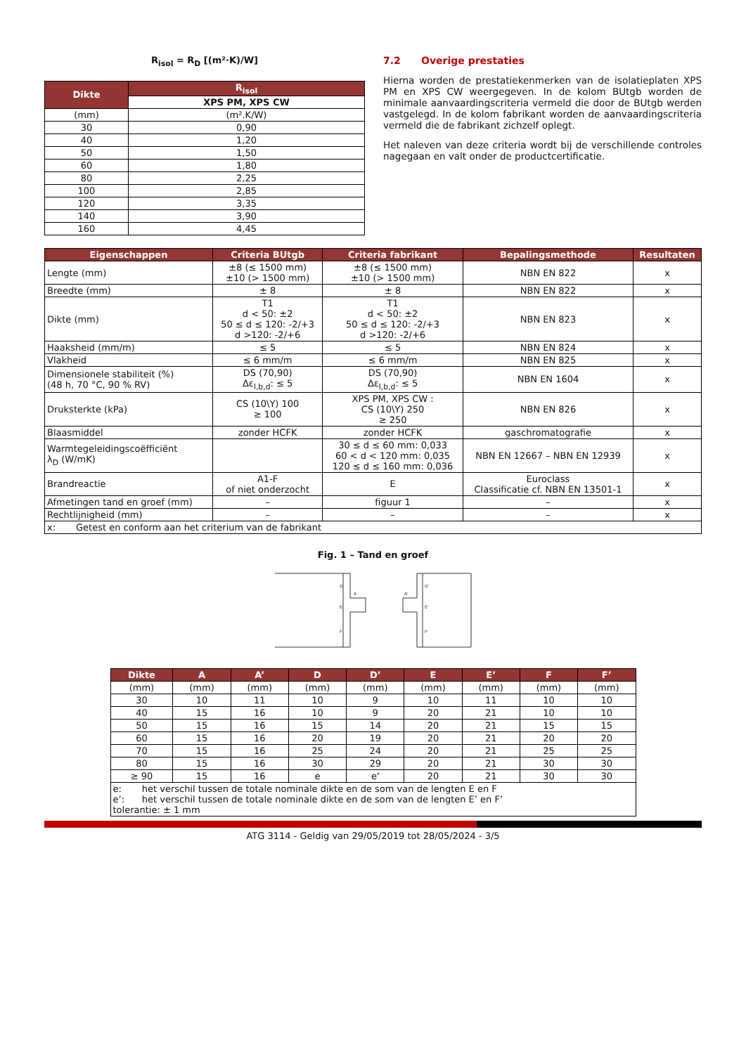R<sub>isol</sub> = R<sub>D</sub> [(m²·K)/W]
| Dikte | R<sub>isol</sub> |
| --- | --- |
| | XPS PM, XPS CW |
| (mm) | (m².K/W) |
| 30 | 0,90 |
| 40 | 1,20 |
| 50 | 1,50 |
| 60 | 1,80 |
| 80 | 2,25 |
| 100 | 2,85 |
| 120 | 3,35 |
| 140 | 3,90 |
| 160 | 4,45 |
7.2 Overige prestaties
Hierna worden de prestatiekenmerken van de isolatieplaten XPS PM en XPS CW weergegeven. In de kolom BUtgb worden de minimale aanvaardingscriteria vermeld die door de BUtgb werden vastgelegd. In de kolom fabrikant worden de aanvaardingscriteria vermeld die de fabrikant zichzelf oplegt.
Het naleven van deze criteria wordt bij de verschillende controles nagegaan en valt onder de productcertificatie.
| Eigenschappen | Criteria BUtgb | Criteria fabrikant | Bepalingsmethode | Resultaten |
| --- | --- | --- | --- | --- |
| Lengte (mm) | ±8 (≤ 1500 mm) ±10 (> 1500 mm) | ±8 (≤ 1500 mm) ±10 (> 1500 mm) | NBN EN 822 | x |
| Breedte (mm) | ± 8 | ± 8 | NBN EN 822 | x |
| Dikte (mm) | T1 d < 50: ±2 50 ≤ d ≤ 120: -2/+3 d >120: -2/+6 | T1 d < 50: ±2 50 ≤ d ≤ 120: -2/+3 d >120: -2/+6 | NBN EN 823 | x |
| Haaksheid (mm/m) | ≤ 5 | ≤ 5 | NBN EN 824 | x |
| Vlakheid | ≤ 6 mm/m | ≤ 6 mm/m | NBN EN 825 | x |
| Dimensionele stabiliteit (%) (48 h, 70 °C, 90 % RV) | DS (70,90) Δε<sub>l,b,d</sub>: ≤ 5 | DS (70,90) Δε<sub>l,b,d</sub>: ≤ 5 | NBN EN 1604 | x |
| Druksterkte (kPa) | CS (10\Y) 100 ≥ 100 | XPS PM, XPS CW : CS (10\Y) 250 ≥ 250 | NBN EN 826 | x |
| Blaasmiddel | zonder HCFK | zonder HCFK | gaschromatografie | x |
| Warmtegeleidingscoëfficiënt λ<sub>D</sub> (W/mK) | | 30 ≤ d ≤ 60 mm: 0,033 60 < d < 120 mm: 0,035 120 ≤ d ≤ 160 mm: 0,036 | NBN EN 12667 – NBN EN 12939 | x |
| Brandreactie | A1-F of niet onderzocht | E | Euroclass Classificatie cf. NBN EN 13501-1 | x |
| Afmetingen tand en groef (mm) | – | figuur 1 | – | x |
| Rechtlijnigheid (mm) | – | – | – | x |
| x: Getest en conform aan het criterium van de fabrikant | | | | |
Fig. 1 – Tand en groef
D
A
E
F
D'
A'
E'
F'
| Dikte | A | A’ | D | D’ | E | E’ | F | F’ |
| --- | --- | --- | --- | --- | --- | --- | --- | --- |
| (mm) | (mm) | (mm) | (mm) | (mm) | (mm) | (mm) | (mm) | (mm) |
| 30 | 10 | 11 | 10 | 9 | 10 | 11 | 10 | 10 |
| 40 | 15 | 16 | 10 | 9 | 20 | 21 | 10 | 10 |
| 50 | 15 | 16 | 15 | 14 | 20 | 21 | 15 | 15 |
| 60 | 15 | 16 | 20 | 19 | 20 | 21 | 20 | 20 |
| 70 | 15 | 16 | 25 | 24 | 20 | 21 | 25 | 25 |
| 80 | 15 | 16 | 30 | 29 | 20 | 21 | 30 | 30 |
| ≥ 90 | 15 | 16 | e | e' | 20 | 21 | 30 | 30 |
| e: het verschil tussen de totale nominale dikte en de som van de lengten E en F e’: het verschil tussen de totale nominale dikte en de som van de lengten E’ en F’ tolerantie: ± 1 mm | | | | | | | | |
ATG 3114 - Geldig van 29/05/2019 tot 28/05/2024 - 3/5